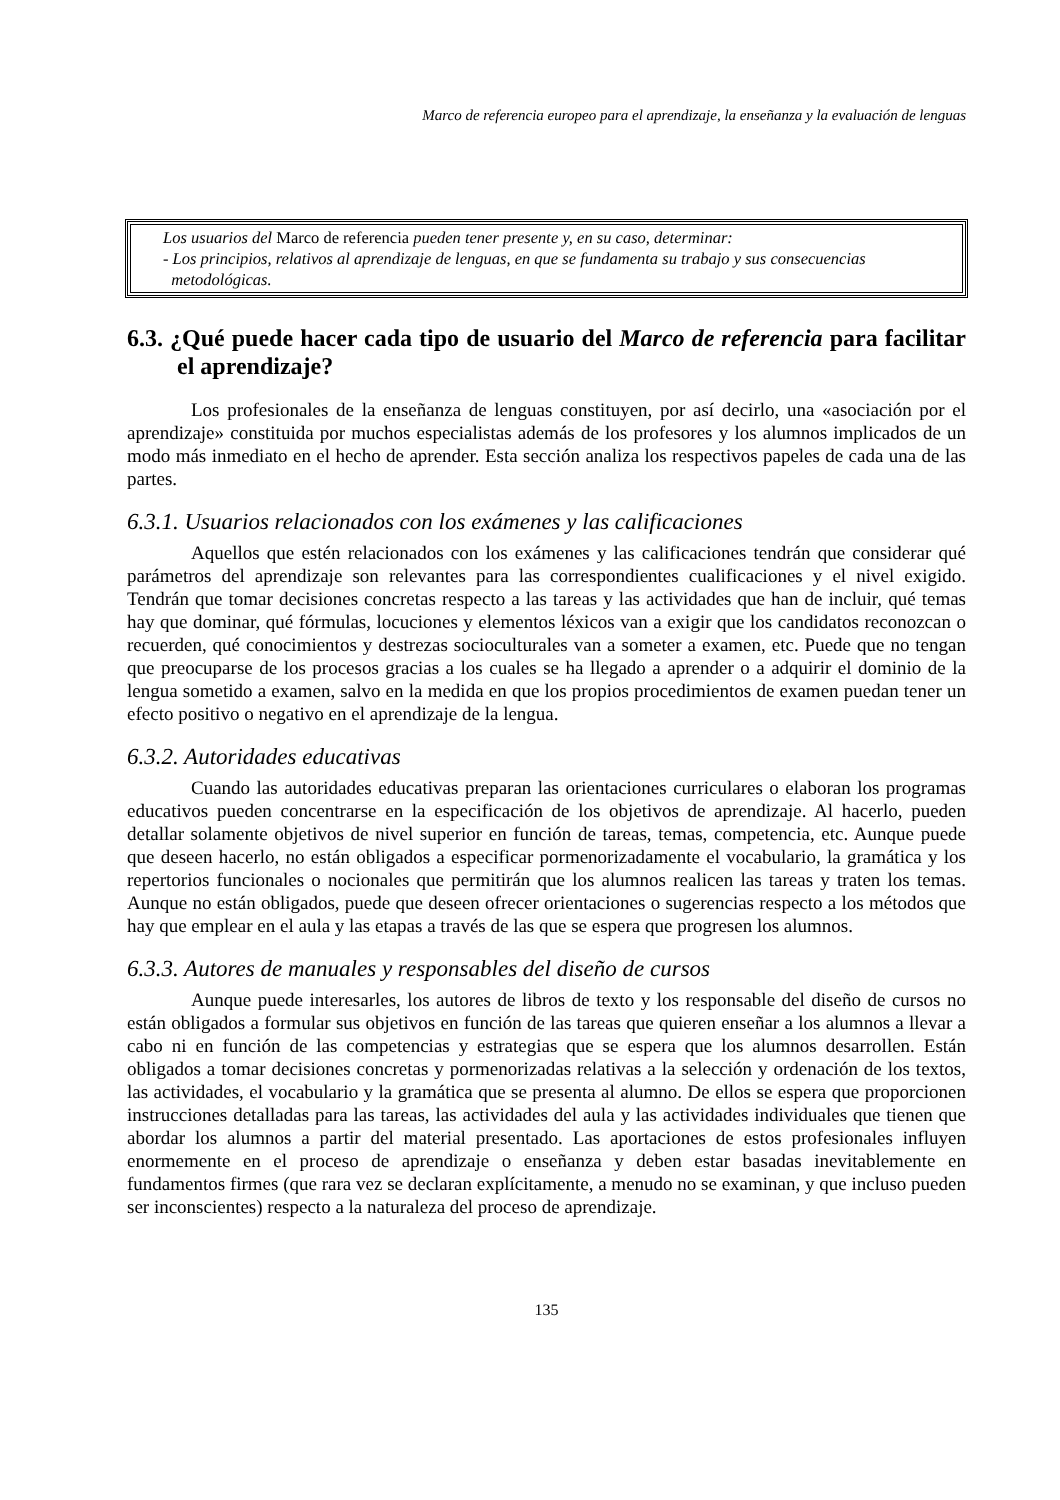Marco de referencia europeo para el aprendizaje, la enseñanza y la evaluación de lenguas
Los usuarios del Marco de referencia pueden tener presente y, en su caso, determinar:
- Los principios, relativos al aprendizaje de lenguas, en que se fundamenta su trabajo y sus consecuencias
metodológicas.
6.3. ¿Qué puede hacer cada tipo de usuario del Marco de referencia para facilitar el aprendizaje?
Los profesionales de la enseñanza de lenguas constituyen, por así decirlo, una «asociación por el aprendizaje» constituida por muchos especialistas además de los profesores y los alumnos implicados de un modo más inmediato en el hecho de aprender. Esta sección analiza los respectivos papeles de cada una de las partes.
6.3.1. Usuarios relacionados con los exámenes y las calificaciones
Aquellos que estén relacionados con los exámenes y las calificaciones tendrán que considerar qué parámetros del aprendizaje son relevantes para las correspondientes cualificaciones y el nivel exigido. Tendrán que tomar decisiones concretas respecto a las tareas y las actividades que han de incluir, qué temas hay que dominar, qué fórmulas, locuciones y elementos léxicos van a exigir que los candidatos reconozcan o recuerden, qué conocimientos y destrezas socioculturales van a someter a examen, etc. Puede que no tengan que preocuparse de los procesos gracias a los cuales se ha llegado a aprender o a adquirir el dominio de la lengua sometido a examen, salvo en la medida en que los propios procedimientos de examen puedan tener un efecto positivo o negativo en el aprendizaje de la lengua.
6.3.2. Autoridades educativas
Cuando las autoridades educativas preparan las orientaciones curriculares o elaboran los programas educativos pueden concentrarse en la especificación de los objetivos de aprendizaje. Al hacerlo, pueden detallar solamente objetivos de nivel superior en función de tareas, temas, competencia, etc. Aunque puede que deseen hacerlo, no están obligados a especificar pormenorizadamente el vocabulario, la gramática y los repertorios funcionales o nocionales que permitirán que los alumnos realicen las tareas y traten los temas. Aunque no están obligados, puede que deseen ofrecer orientaciones o sugerencias respecto a los métodos que hay que emplear en el aula y las etapas a través de las que se espera que progresen los alumnos.
6.3.3. Autores de manuales y responsables del diseño de cursos
Aunque puede interesarles, los autores de libros de texto y los responsable del diseño de cursos no están obligados a formular sus objetivos en función de las tareas que quieren enseñar a los alumnos a llevar a cabo ni en función de las competencias y estrategias que se espera que los alumnos desarrollen. Están obligados a tomar decisiones concretas y pormenorizadas relativas a la selección y ordenación de los textos, las actividades, el vocabulario y la gramática que se presenta al alumno. De ellos se espera que proporcionen instrucciones detalladas para las tareas, las actividades del aula y las actividades individuales que tienen que abordar los alumnos a partir del material presentado. Las aportaciones de estos profesionales influyen enormemente en el proceso de aprendizaje o enseñanza y deben estar basadas inevitablemente en fundamentos firmes (que rara vez se declaran explícitamente, a menudo no se examinan, y que incluso pueden ser inconscientes) respecto a la naturaleza del proceso de aprendizaje.
135